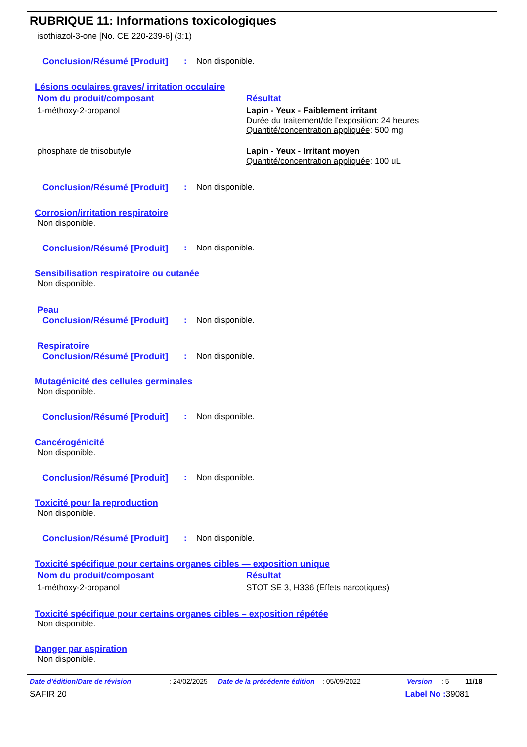RUBRIQUE 11: Informations toxicologiques
isothiazol-3-one [No. CE 220-239-6] (3:1)
Conclusion/Résumé [Produit]: Non disponible.
Lésions oculaires graves/ irritation occulaire
| Nom du produit/composant | Résultat |
| --- | --- |
| 1-méthoxy-2-propanol | Lapin - Yeux - Faiblement irritant Durée du traitement/de l'exposition : 24 heures Quantité/concentration appliquée : 500 mg |
| phosphate de triisobutyle | Lapin - Yeux - Irritant moyen Quantité/concentration appliquée : 100 uL |
Conclusion/Résumé [Produit]: Non disponible.
Corrosion/irritation respiratoire
Non disponible.
Conclusion/Résumé [Produit]: Non disponible.
Sensibilisation respiratoire ou cutanée
Non disponible.
Peau
Conclusion/Résumé [Produit]: Non disponible.
Respiratoire
Conclusion/Résumé [Produit]: Non disponible.
Mutagénicité des cellules germinales
Non disponible.
Conclusion/Résumé [Produit]: Non disponible.
Cancérogénicité
Non disponible.
Conclusion/Résumé [Produit]: Non disponible.
Toxicité pour la reproduction
Non disponible.
Conclusion/Résumé [Produit]: Non disponible.
Toxicité spécifique pour certains organes cibles — exposition unique
| Nom du produit/composant | Résultat |
| --- | --- |
| 1-méthoxy-2-propanol | STOT SE 3, H336 (Effets narcotiques) |
Toxicité spécifique pour certains organes cibles – exposition répétée
Non disponible.
Danger par aspiration
Non disponible.
Date d'édition/Date de révision: 24/02/2025 Date de la précédente édition: 05/09/2022 Version: 5 11/18
SAFIR 20 Label No : 39081